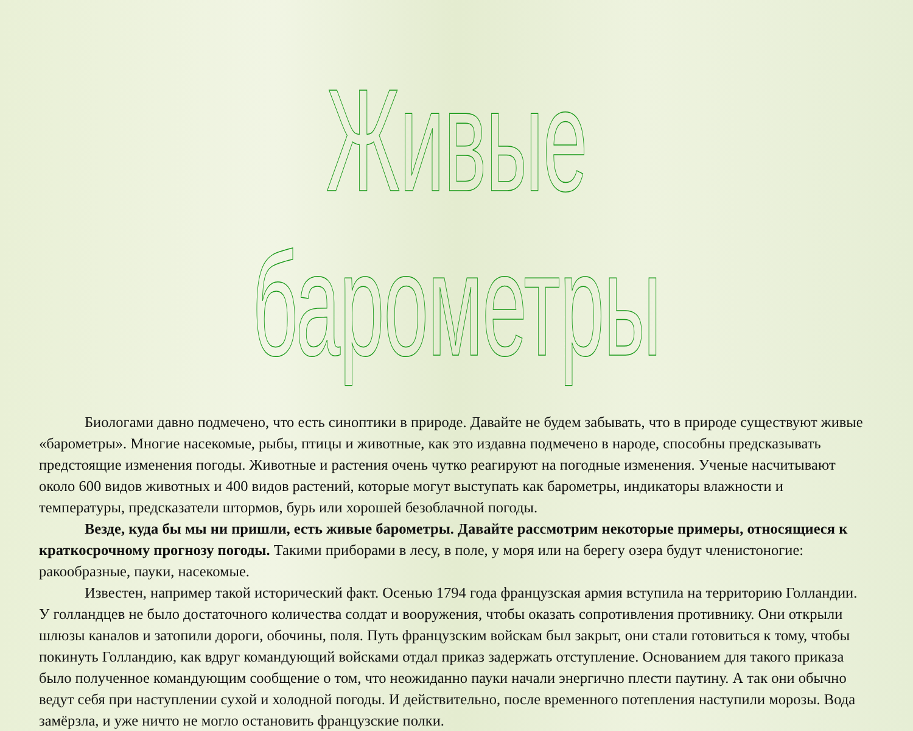Живые барометры
Биологами давно подмечено, что есть синоптики в природе. Давайте не будем забывать, что в природе существуют живые «барометры». Многие насекомые, рыбы, птицы и животные, как это издавна подмечено в народе, способны предсказывать предстоящие изменения погоды. Животные и растения очень чутко реагируют на погодные изменения. Ученые насчитывают около 600 видов животных и 400 видов растений, которые могут выступать как барометры, индикаторы влажности и температуры, предсказатели штормов, бурь или хорошей безоблачной погоды.
Везде, куда бы мы ни пришли, есть живые барометры. Давайте рассмотрим некоторые примеры, относящиеся к краткосрочному прогнозу погоды. Такими приборами в лесу, в поле, у моря или на берегу озера будут членистоногие: ракообразные, пауки, насекомые.
Известен, например такой исторический факт. Осенью 1794 года французская армия вступила на территорию Голландии. У голландцев не было достаточного количества солдат и вооружения, чтобы оказать сопротивления противнику. Они открыли шлюзы каналов и затопили дороги, обочины, поля. Путь французским войскам был закрыт, они стали готовиться к тому, чтобы покинуть Голландию, как вдруг командующий войсками отдал приказ задержать отступление. Основанием для такого приказа было полученное командующим сообщение о том, что неожиданно пауки начали энергично плести паутину. А так они обычно ведут себя при наступлении сухой и холодной погоды. И действительно, после временного потепления наступили морозы. Вода замёрзла, и уже ничто не могло остановить французские полки.